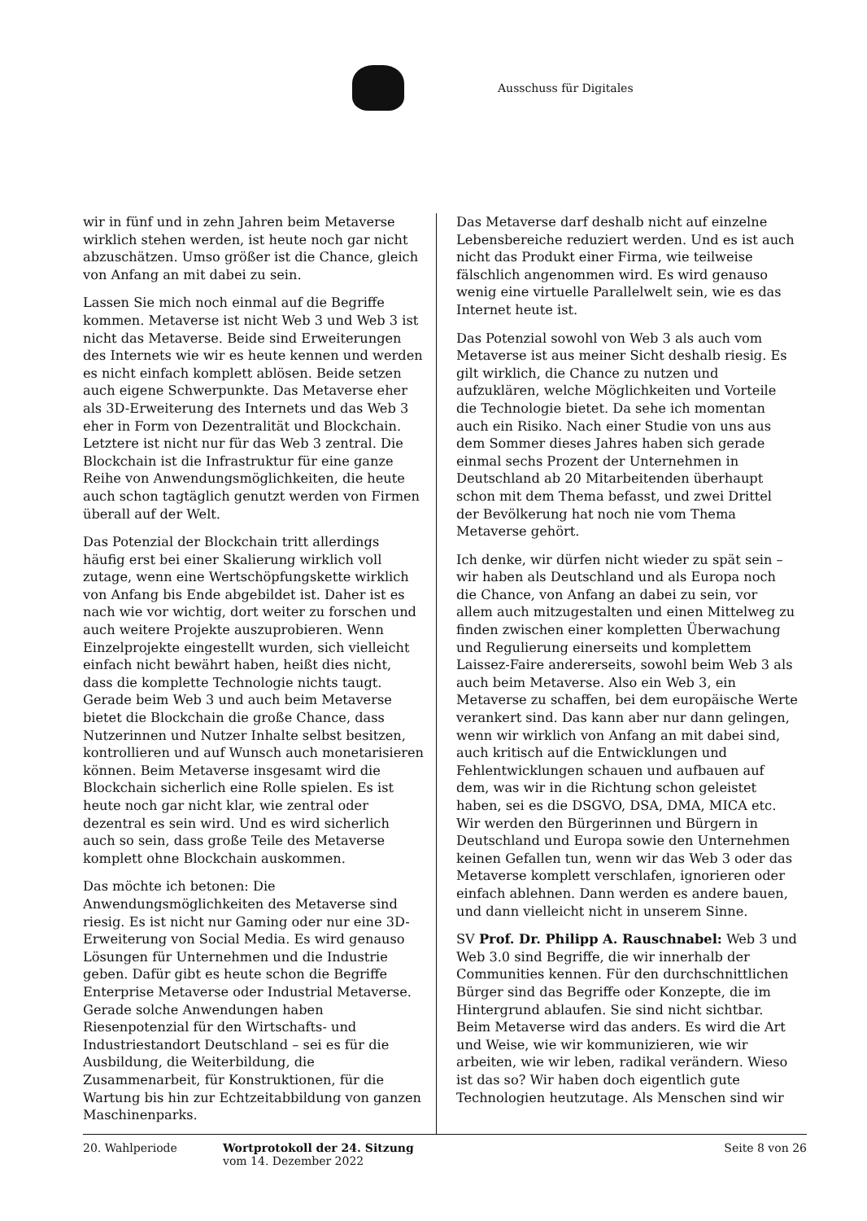Ausschuss für Digitales
wir in fünf und in zehn Jahren beim Metaverse wirklich stehen werden, ist heute noch gar nicht abzuschätzen. Umso größer ist die Chance, gleich von Anfang an mit dabei zu sein.
Lassen Sie mich noch einmal auf die Begriffe kommen. Metaverse ist nicht Web 3 und Web 3 ist nicht das Metaverse. Beide sind Erweiterungen des Internets wie wir es heute kennen und werden es nicht einfach komplett ablösen. Beide setzen auch eigene Schwerpunkte. Das Metaverse eher als 3D-Erweiterung des Internets und das Web 3 eher in Form von Dezentralität und Blockchain. Letztere ist nicht nur für das Web 3 zentral. Die Blockchain ist die Infrastruktur für eine ganze Reihe von Anwendungsmöglichkeiten, die heute auch schon tagtäglich genutzt werden von Firmen überall auf der Welt.
Das Potenzial der Blockchain tritt allerdings häufig erst bei einer Skalierung wirklich voll zutage, wenn eine Wertschöpfungskette wirklich von Anfang bis Ende abgebildet ist. Daher ist es nach wie vor wichtig, dort weiter zu forschen und auch weitere Projekte auszuprobieren. Wenn Einzelprojekte eingestellt wurden, sich vielleicht einfach nicht bewährt haben, heißt dies nicht, dass die komplette Technologie nichts taugt. Gerade beim Web 3 und auch beim Metaverse bietet die Blockchain die große Chance, dass Nutzerinnen und Nutzer Inhalte selbst besitzen, kontrollieren und auf Wunsch auch monetarisieren können. Beim Metaverse insgesamt wird die Blockchain sicherlich eine Rolle spielen. Es ist heute noch gar nicht klar, wie zentral oder dezentral es sein wird. Und es wird sicherlich auch so sein, dass große Teile des Metaverse komplett ohne Blockchain auskommen.
Das möchte ich betonen: Die Anwendungsmöglichkeiten des Metaverse sind riesig. Es ist nicht nur Gaming oder nur eine 3D-Erweiterung von Social Media. Es wird genauso Lösungen für Unternehmen und die Industrie geben. Dafür gibt es heute schon die Begriffe Enterprise Metaverse oder Industrial Metaverse. Gerade solche Anwendungen haben Riesenpotenzial für den Wirtschafts- und Industriestandort Deutschland – sei es für die Ausbildung, die Weiterbildung, die Zusammenarbeit, für Konstruktionen, für die Wartung bis hin zur Echtzeitabbildung von ganzen Maschinenparks.
Das Metaverse darf deshalb nicht auf einzelne Lebensbereiche reduziert werden. Und es ist auch nicht das Produkt einer Firma, wie teilweise fälschlich angenommen wird. Es wird genauso wenig eine virtuelle Parallelwelt sein, wie es das Internet heute ist.
Das Potenzial sowohl von Web 3 als auch vom Metaverse ist aus meiner Sicht deshalb riesig. Es gilt wirklich, die Chance zu nutzen und aufzuklären, welche Möglichkeiten und Vorteile die Technologie bietet. Da sehe ich momentan auch ein Risiko. Nach einer Studie von uns aus dem Sommer dieses Jahres haben sich gerade einmal sechs Prozent der Unternehmen in Deutschland ab 20 Mitarbeitenden überhaupt schon mit dem Thema befasst, und zwei Drittel der Bevölkerung hat noch nie vom Thema Metaverse gehört.
Ich denke, wir dürfen nicht wieder zu spät sein – wir haben als Deutschland und als Europa noch die Chance, von Anfang an dabei zu sein, vor allem auch mitzugestalten und einen Mittelweg zu finden zwischen einer kompletten Überwachung und Regulierung einerseits und komplettem Laissez-Faire andererseits, sowohl beim Web 3 als auch beim Metaverse. Also ein Web 3, ein Metaverse zu schaffen, bei dem europäische Werte verankert sind. Das kann aber nur dann gelingen, wenn wir wirklich von Anfang an mit dabei sind, auch kritisch auf die Entwicklungen und Fehlentwicklungen schauen und aufbauen auf dem, was wir in die Richtung schon geleistet haben, sei es die DSGVO, DSA, DMA, MICA etc. Wir werden den Bürgerinnen und Bürgern in Deutschland und Europa sowie den Unternehmen keinen Gefallen tun, wenn wir das Web 3 oder das Metaverse komplett verschlafen, ignorieren oder einfach ablehnen. Dann werden es andere bauen, und dann vielleicht nicht in unserem Sinne.
SV Prof. Dr. Philipp A. Rauschnabel: Web 3 und Web 3.0 sind Begriffe, die wir innerhalb der Communities kennen. Für den durchschnittlichen Bürger sind das Begriffe oder Konzepte, die im Hintergrund ablaufen. Sie sind nicht sichtbar. Beim Metaverse wird das anders. Es wird die Art und Weise, wie wir kommunizieren, wie wir arbeiten, wie wir leben, radikal verändern. Wieso ist das so? Wir haben doch eigentlich gute Technologien heutzutage. Als Menschen sind wir
20. Wahlperiode Wortprotokoll der 24. Sitzung
vom 14. Dezember 2022
Seite 8 von 26